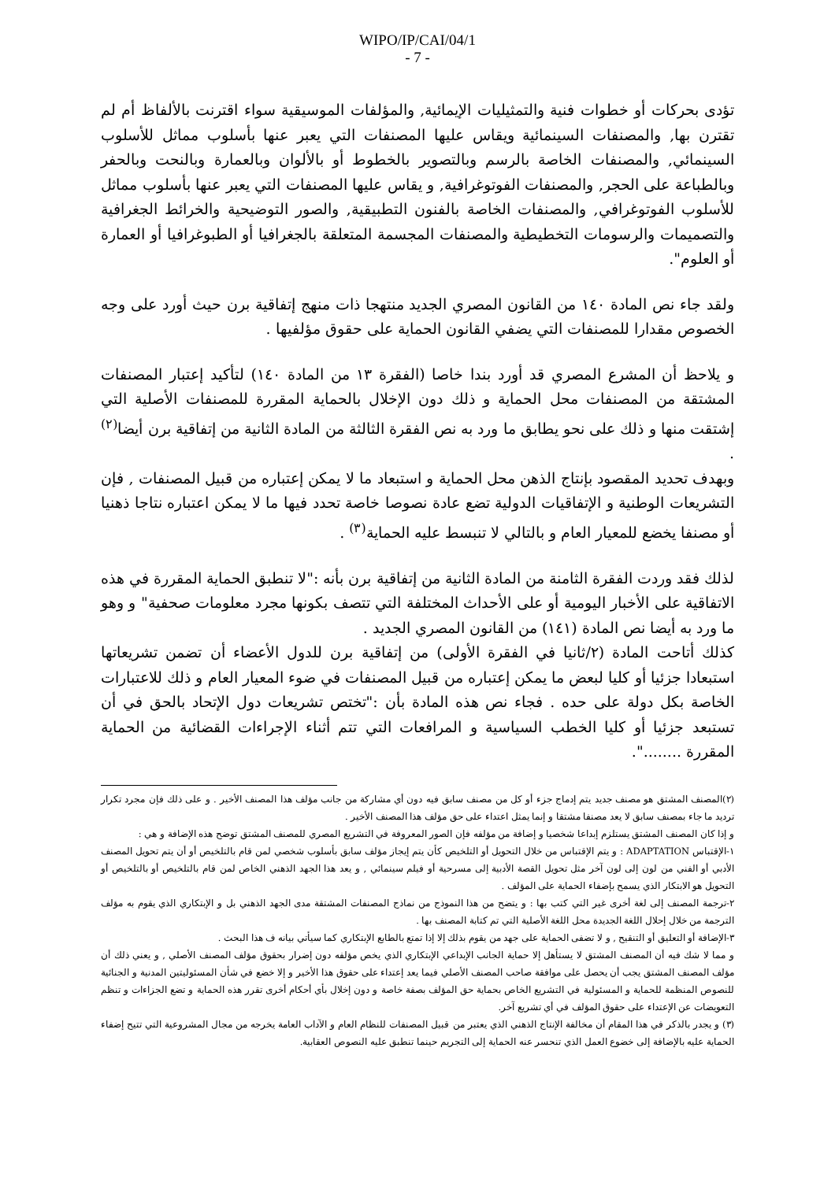WIPO/IP/CAI/04/1
- 7 -
تؤدى بحركات أو خطوات فنية والتمثيليات الإيمائية, والمؤلفات الموسيقية سواء اقترنت بالألفاظ أم لم تقترن بها, والمصنفات السينمائية ويقاس عليها المصنفات التي يعبر عنها بأسلوب مماثل للأسلوب السينمائي, والمصنفات الخاصة بالرسم وبالتصوير بالخطوط أو بالألوان وبالعمارة وبالنحت وبالحفر وبالطباعة على الحجر, والمصنفات الفوتوغرافية, و يقاس عليها المصنفات التي يعبر عنها بأسلوب مماثل للأسلوب الفوتوغرافي, والمصنفات الخاصة بالفنون التطبيقية, والصور التوضيحية والخرائط الجغرافية والتصميمات والرسومات التخطيطية والمصنفات المجسمة المتعلقة بالجغرافيا أو الطبوغرافيا أو العمارة أو العلوم".
ولقد جاء نص المادة ١٤٠ من القانون المصري الجديد منتهجا ذات منهج إتفاقية برن حيث أورد على وجه الخصوص مقدارا للمصنفات التي يضفي القانون الحماية على حقوق مؤلفيها .
و يلاحظ أن المشرع المصري قد أورد بندا خاصا (الفقرة ١٣ من المادة ١٤٠) لتأكيد إعتبار المصنفات المشتقة من المصنفات محل الحماية و ذلك دون الإخلال بالحماية المقررة للمصنفات الأصلية التي إشتقت منها و ذلك على نحو يطابق ما ورد به نص الفقرة الثالثة من المادة الثانية من إتفاقية برن أيضا<sup>(٢)</sup> .
وبهدف تحديد المقصود بإنتاج الذهن محل الحماية و استبعاد ما لا يمكن إعتباره من قبيل المصنفات , فإن التشريعات الوطنية و الإتفاقيات الدولية تضع عادة نصوصا خاصة تحدد فيها ما لا يمكن اعتباره نتاجا ذهنيا أو مصنفا يخضع للمعيار العام و بالتالي لا تنبسط عليه الحماية<sup>(٣)</sup> .
لذلك فقد وردت الفقرة الثامنة من المادة الثانية من إتفاقية برن بأنه :"لا تنطبق الحماية المقررة في هذه الاتفاقية على الأخبار اليومية أو على الأحداث المختلفة التي تتصف بكونها مجرد معلومات صحفية" و وهو ما ورد به أيضا نص المادة (١٤١) من القانون المصري الجديد .
كذلك أتاحت المادة (٢/ثانيا في الفقرة الأولى) من إتفاقية برن للدول الأعضاء أن تضمن تشريعاتها استبعادا جزئيا أو كليا لبعض ما يمكن إعتباره من قبيل المصنفات في ضوء المعيار العام و ذلك للاعتبارات الخاصة بكل دولة على حده . فجاء نص هذه المادة بأن :"تختص تشريعات دول الإتحاد بالحق في أن تستبعد جزئيا أو كليا الخطب السياسية و المرافعات التي تتم أثناء الإجراءات القضائية من الحماية المقررة ........".
(٢)المصنف المشتق هو مصنف جديد يتم إدماج جزء أو كل من مصنف سابق فيه دون أي مشاركة من جانب مؤلف هذا المصنف الأخير . و على ذلك فإن مجرد تكرار ترديد ما جاء بمصنف سابق لا يعد مصنفا مشتقا و إنما يمثل اعتداء على حق مؤلف هذا المصنف الأخير .
و إذا كان المصنف المشتق يستلزم إبداعا شخصيا و إضافة من مؤلفه فإن الصور المعروفة في التشريع المصري للمصنف المشتق توضح هذه الإضافة و هي :
١-الإقتباس ADAPTATION : و يتم الإقتباس من خلال التحويل أو التلخيص كأن يتم إيجاز مؤلف سابق بأسلوب شخصي لمن قام بالتلخيص أو أن يتم تحويل المصنف الأدبي أو الفني من لون إلى لون آخر مثل تحويل القصة الأدبية إلى مسرحية أو فيلم سينمائي , و يعد هذا الجهد الذهني الخاص لمن قام بالتلخيص أو بالتلخيص أو التحويل هو الابتكار الذي يسمح بإضفاء الحماية على المؤلف .
٢-ترجمة المصنف إلى لغة أخرى غير التي كتب بها : و يتضح من هذا النموذج من نماذج المصنفات المشتقة مدى الجهد الذهني بل و الإبتكاري الذي يقوم به مؤلف الترجمة من خلال إحلال اللغة الجديدة محل اللغة الأصلية التي تم كتابة المصنف بها .
٣-الإضافة أو التعليق أو التنقيح , و لا تضفى الحماية على جهد من يقوم بذلك إلا إذا تمتع بالطابع الإبتكاري كما سيأتي بيانه ف هذا البحث .
و مما لا شك فيه أن المصنف المشتق لا يستأهل إلا حماية الجانب الإبداعي الإبتكاري الذي يخص مؤلفه دون إضرار بحقوق مؤلف المصنف الأصلي , و يعني ذلك أن مؤلف المصنف المشتق يجب أن يحصل على موافقة صاحب المصنف الأصلي فيما يعد إعتداء على حقوق هذا الأخير و إلا خضع في شأن المسئوليتين المدنية و الجنائية للنصوص المنظمة للحماية و المسئولية في التشريع الخاص بحماية حق المؤلف بصفة خاصة و دون إخلال بأي أحكام أخرى تقرر هذه الحماية و تضع الجزاءات و تنظم التعويضات عن الإعتداء على حقوق المؤلف في أي تشريع آخر.
(٣) و يجدر بالذكر في هذا المقام أن مخالفة الإنتاج الذهني الذي يعتبر من قبيل المصنفات للنظام العام و الآداب العامة يخرجه من مجال المشروعية التي تتيح إضفاء الحماية عليه بالإضافة إلى خضوع العمل الذي تنحسر عنه الحماية إلى التجريم حينما تنطبق عليه النصوص العقابية.